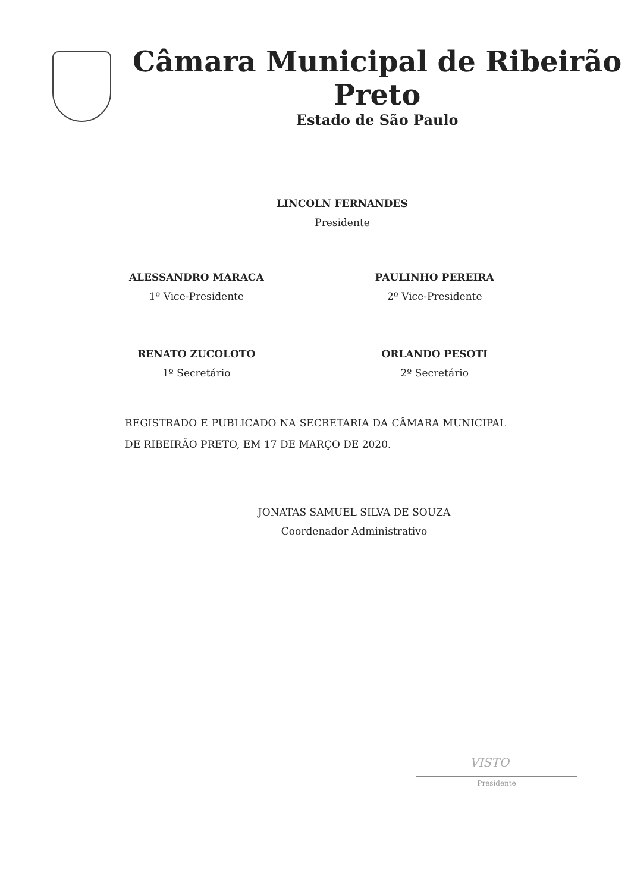Câmara Municipal de Ribeirão Preto
Estado de São Paulo
LINCOLN FERNANDES
Presidente
ALESSANDRO MARACA
1º Vice-Presidente
PAULINHO PEREIRA
2º Vice-Presidente
RENATO ZUCOLOTO
1º Secretário
ORLANDO PESOTI
2º Secretário
REGISTRADO E PUBLICADO NA SECRETARIA DA CÂMARA MUNICIPAL DE RIBEIRÃO PRETO, EM 17 DE MARÇO DE 2020.
JONATAS SAMUEL SILVA DE SOUZA
Coordenador Administrativo
VISTO
Presidente